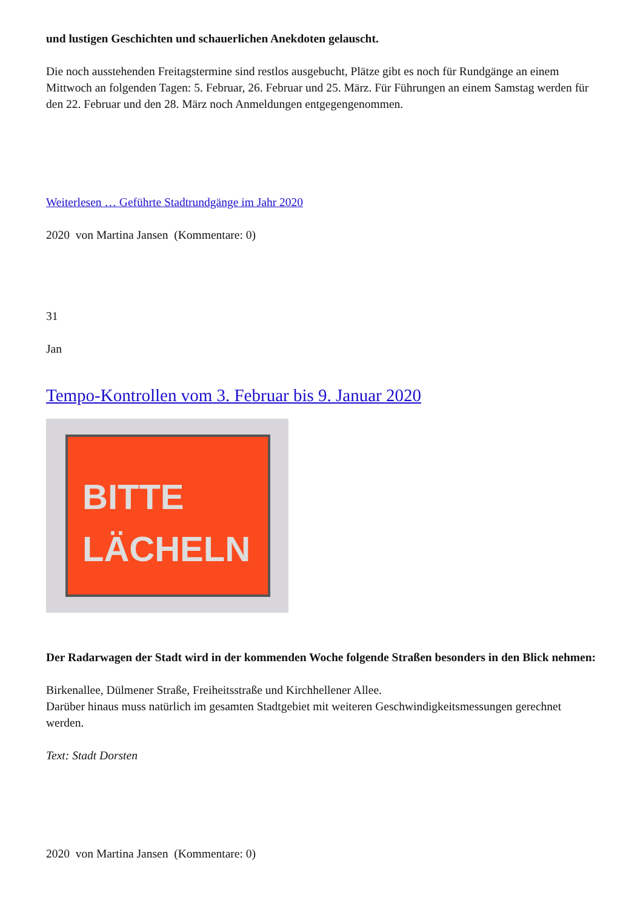und lustigen Geschichten und schauerlichen Anekdoten gelauscht.
Die noch ausstehenden Freitagstermine sind restlos ausgebucht, Plätze gibt es noch für Rundgänge an einem Mittwoch an folgenden Tagen: 5. Februar, 26. Februar und 25. März. Für Führungen an einem Samstag werden für den 22. Februar und den 28. März noch Anmeldungen entgegengenommen.
Weiterlesen … Geführte Stadtrundgänge im Jahr 2020
2020 von Martina Jansen (Kommentare: 0)
31
Jan
Tempo-Kontrollen vom 3. Februar bis 9. Januar 2020
BITTE
LÄCHELN
Der Radarwagen der Stadt wird in der kommenden Woche folgende Straßen besonders in den Blick nehmen:
Birkenallee, Dülmener Straße, Freiheitsstraße und Kirchhellener Allee.
Darüber hinaus muss natürlich im gesamten Stadtgebiet mit weiteren Geschwindigkeitsmessungen gerechnet werden.
Text: Stadt Dorsten
2020 von Martina Jansen (Kommentare: 0)